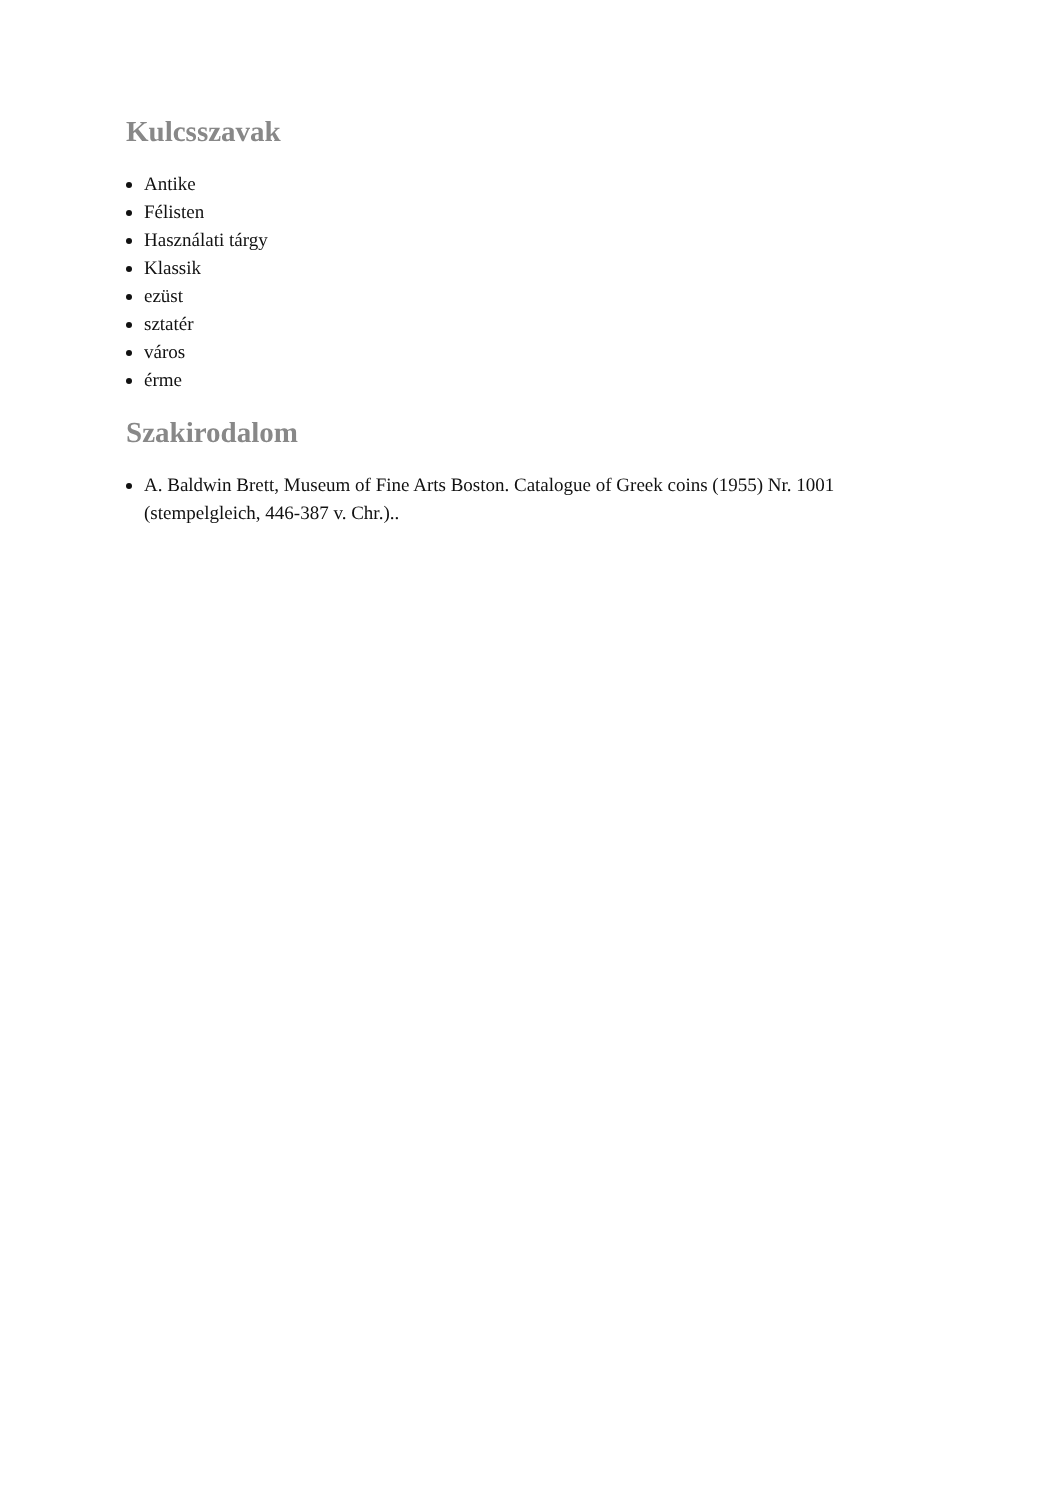Kulcsszavak
Antike
Félisten
Használati tárgy
Klassik
ezüst
sztatér
város
érme
Szakirodalom
A. Baldwin Brett, Museum of Fine Arts Boston. Catalogue of Greek coins (1955) Nr. 1001 (stempelgleich, 446-387 v. Chr.)..